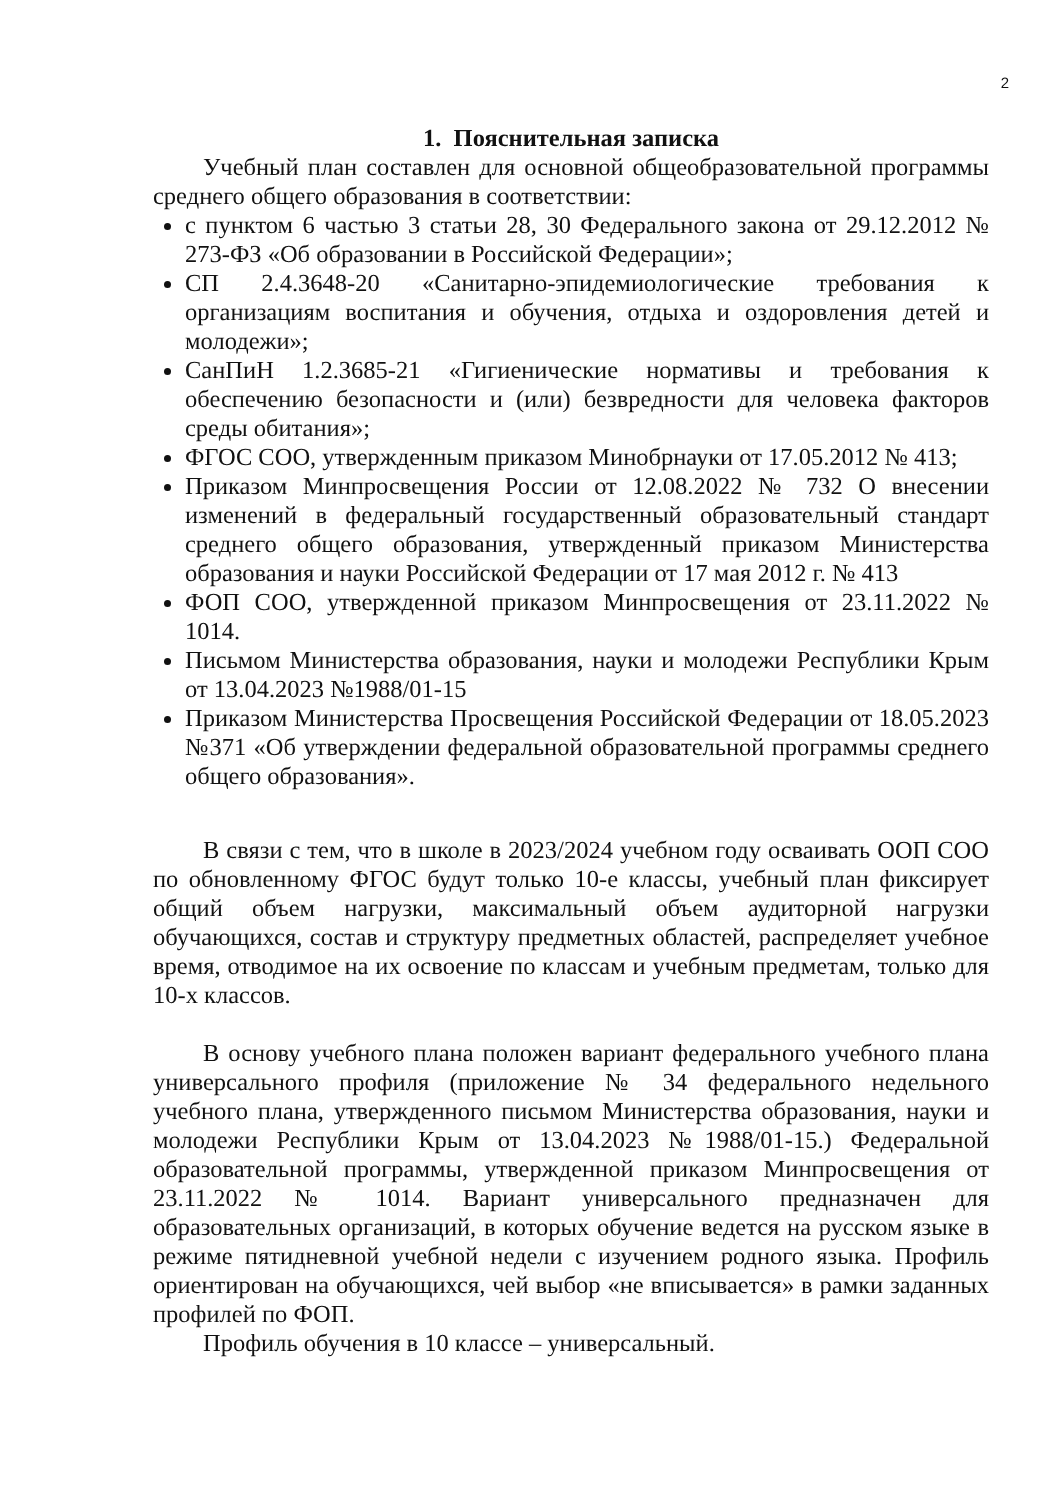2
1. Пояснительная записка
Учебный план составлен для основной общеобразовательной программы среднего общего образования в соответствии:
с пунктом 6 частью 3 статьи 28, 30 Федерального закона от 29.12.2012 № 273-ФЗ «Об образовании в Российской Федерации»;
СП 2.4.3648-20 «Санитарно-эпидемиологические требования к организациям воспитания и обучения, отдыха и оздоровления детей и молодежи»;
СанПиН 1.2.3685-21 «Гигиенические нормативы и требования к обеспечению безопасности и (или) безвредности для человека факторов среды обитания»;
ФГОС СОО, утвержденным приказом Минобрнауки от 17.05.2012 № 413;
Приказом Минпросвещения России от 12.08.2022 № 732 О внесении изменений в федеральный государственный образовательный стандарт среднего общего образования, утвержденный приказом Министерства образования и науки Российской Федерации от 17 мая 2012 г. № 413
ФОП СОО, утвержденной приказом Минпросвещения от 23.11.2022 № 1014.
Письмом Министерства образования, науки и молодежи Республики Крым от 13.04.2023 №1988/01-15
Приказом Министерства Просвещения Российской Федерации от 18.05.2023 №371 «Об утверждении федеральной образовательной программы среднего общего образования».
В связи с тем, что в школе в 2023/2024 учебном году осваивать ООП СОО по обновленному ФГОС будут только 10-е классы, учебный план фиксирует общий объем нагрузки, максимальный объем аудиторной нагрузки обучающихся, состав и структуру предметных областей, распределяет учебное время, отводимое на их освоение по классам и учебным предметам, только для 10-х классов.
В основу учебного плана положен вариант федерального учебного плана универсального профиля (приложение № 34 федерального недельного учебного плана, утвержденного письмом Министерства образования, науки и молодежи Республики Крым от 13.04.2023 №1988/01-15.) Федеральной образовательной программы, утвержденной приказом Минпросвещения от 23.11.2022 № 1014. Вариант универсального предназначен для образовательных организаций, в которых обучение ведется на русском языке в режиме пятидневной учебной недели с изучением родного языка. Профиль ориентирован на обучающихся, чей выбор «не вписывается» в рамки заданных профилей по ФОП.
Профиль обучения в 10 классе – универсальный.